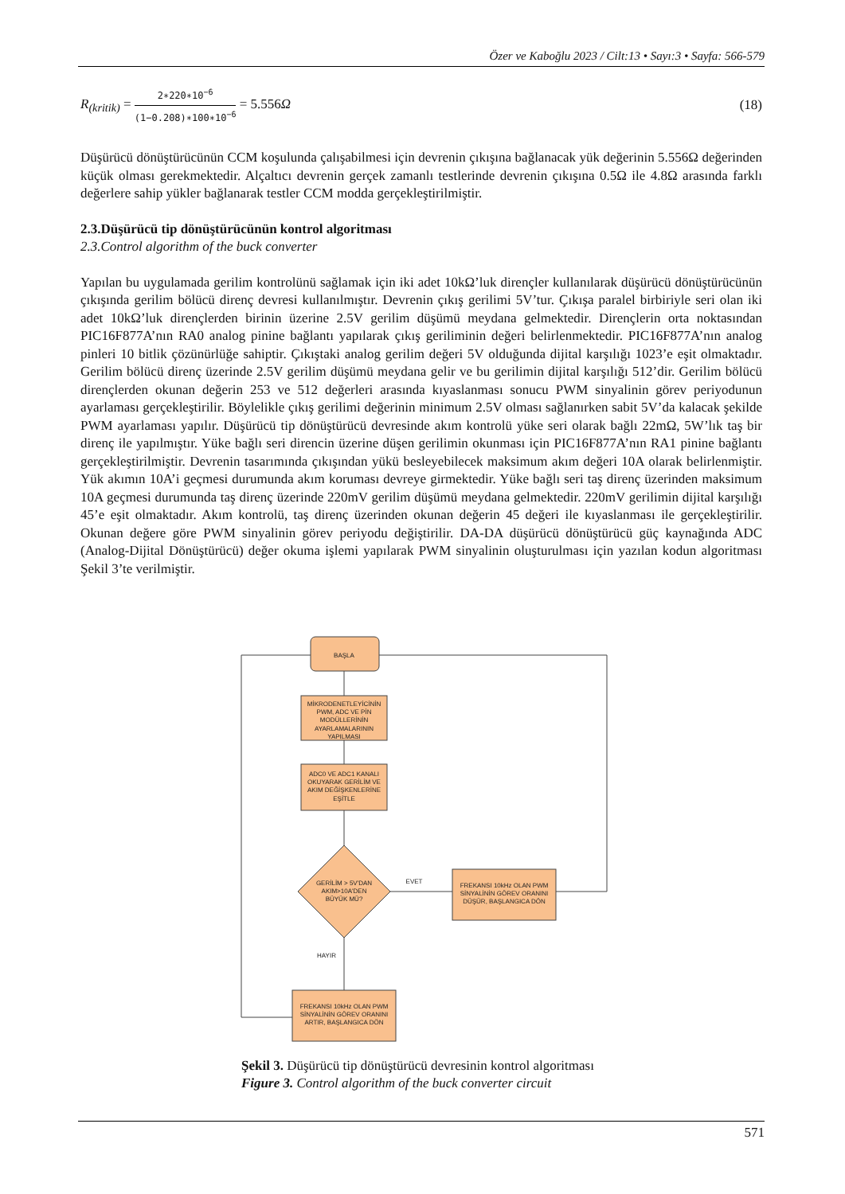Özer ve Kaboğlu 2023 / Cilt:13 • Sayı:3 • Sayfa: 566-579
R<sub>(kritik)</sub> = 2∗220∗10<sup>−6</sup> (1−0.208)∗100∗10<sup>−6</sup> = 5.556Ω (18)
Düşürücü dönüştürücünün CCM koşulunda çalışabilmesi için devrenin çıkışına bağlanacak yük değerinin 5.556Ω değerinden küçük olması gerekmektedir. Alçaltıcı devrenin gerçek zamanlı testlerinde devrenin çıkışına 0.5Ω ile 4.8Ω arasında farklı değerlere sahip yükler bağlanarak testler CCM modda gerçekleştirilmiştir.
2.3.Düşürücü tip dönüştürücünün kontrol algoritması
2.3.Control algorithm of the buck converter
Yapılan bu uygulamada gerilim kontrolünü sağlamak için iki adet 10kΩ’luk dirençler kullanılarak düşürücü dönüştürücünün çıkışında gerilim bölücü direnç devresi kullanılmıştır. Devrenin çıkış gerilimi 5V’tur. Çıkışa paralel birbiriyle seri olan iki adet 10kΩ’luk dirençlerden birinin üzerine 2.5V gerilim düşümü meydana gelmektedir. Dirençlerin orta noktasından PIC16F877A’nın RA0 analog pinine bağlantı yapılarak çıkış geriliminin değeri belirlenmektedir. PIC16F877A’nın analog pinleri 10 bitlik çözünürlüğe sahiptir. Çıkıştaki analog gerilim değeri 5V olduğunda dijital karşılığı 1023’e eşit olmaktadır. Gerilim bölücü direnç üzerinde 2.5V gerilim düşümü meydana gelir ve bu gerilimin dijital karşılığı 512’dir. Gerilim bölücü dirençlerden okunan değerin 253 ve 512 değerleri arasında kıyaslanması sonucu PWM sinyalinin görev periyodunun ayarlaması gerçekleştirilir. Böylelikle çıkış gerilimi değerinin minimum 2.5V olması sağlanırken sabit 5V’da kalacak şekilde PWM ayarlaması yapılır. Düşürücü tip dönüştürücü devresinde akım kontrolü yüke seri olarak bağlı 22mΩ, 5W’lık taş bir direnç ile yapılmıştır. Yüke bağlı seri direncin üzerine düşen gerilimin okunması için PIC16F877A’nın RA1 pinine bağlantı gerçekleştirilmiştir. Devrenin tasarımında çıkışından yükü besleyebilecek maksimum akım değeri 10A olarak belirlenmiştir. Yük akımın 10A’i geçmesi durumunda akım koruması devreye girmektedir. Yüke bağlı seri taş direnç üzerinden maksimum 10A geçmesi durumunda taş direnç üzerinde 220mV gerilim düşümü meydana gelmektedir. 220mV gerilimin dijital karşılığı 45’e eşit olmaktadır. Akım kontrolü, taş direnç üzerinden okunan değerin 45 değeri ile kıyaslanması ile gerçekleştirilir. Okunan değere göre PWM sinyalinin görev periyodu değiştirilir. DA-DA düşürücü dönüştürücü güç kaynağında ADC (Analog-Dijital Dönüştürücü) değer okuma işlemi yapılarak PWM sinyalinin oluşturulması için yazılan kodun algoritması Şekil 3’te verilmiştir.
BAŞLA
MİKRODENETLEYİCİNİN
PWM, ADC VE PİN
MODÜLLERİNİN
AYARLAMALARININ
YAPILMASI
ADC0 VE ADC1 KANALI
OKUYARAK GERİLİM VE
AKIM DEĞİŞKENLERİNE
EŞİTLE
GERİLİM > 5V'DAN
AKIM>10A'DEN
BÜYÜK MÜ?
EVET
FREKANSI 10kHz OLAN PWM
SİNYALİNİN GÖREV ORANINI
DÜŞÜR, BAŞLANGICA DÖN
HAYIR
FREKANSI 10kHz OLAN PWM
SİNYALİNİN GÖREV ORANINI
ARTIR, BAŞLANGICA DÖN
Şekil 3. Düşürücü tip dönüştürücü devresinin kontrol algoritması
Figure 3. Control algorithm of the buck converter circuit
571